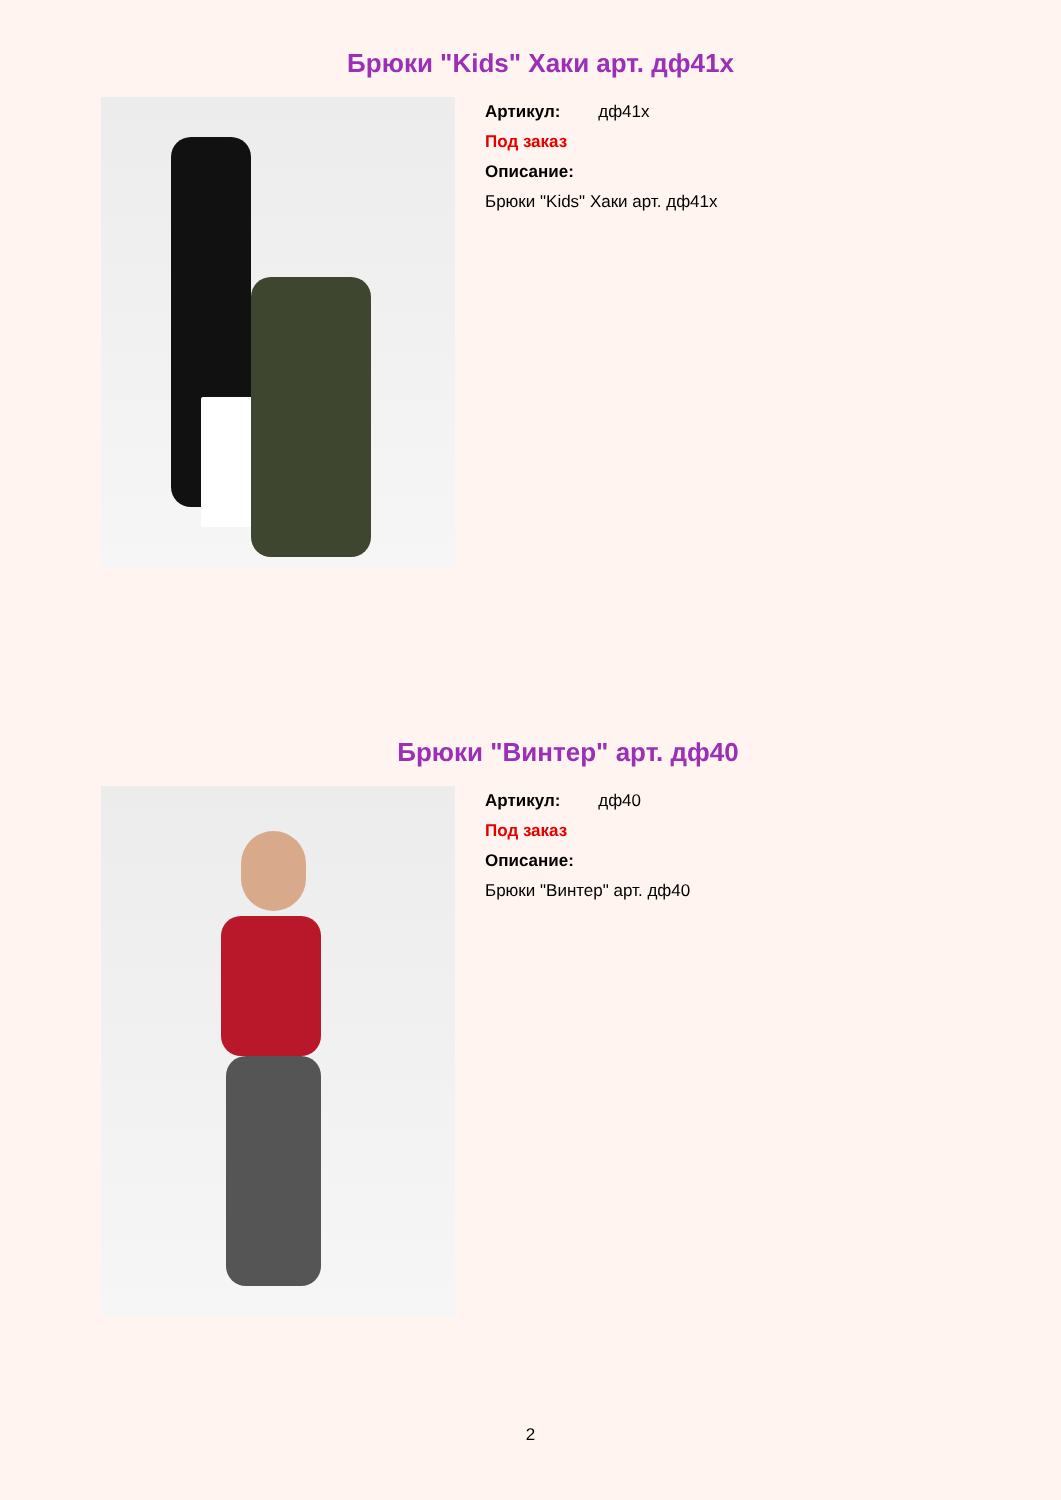Брюки "Kids" Хаки арт. дф41х
Артикул: дф41х
Под заказ
Описание:
Брюки "Kids" Хаки арт. дф41х
Брюки "Винтер" арт. дф40
Артикул: дф40
Под заказ
Описание:
Брюки "Винтер" арт. дф40
2